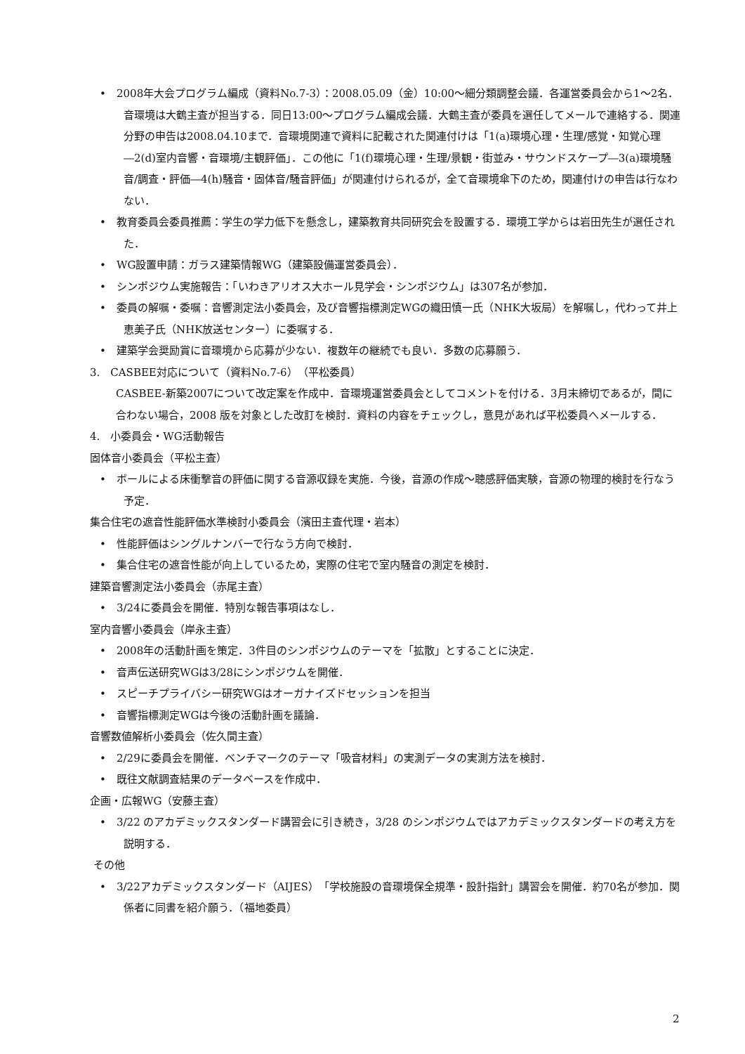•
2008年大会プログラム編成（資料No.7-3）：2008.05.09（金）10:00～細分類調整会議．各運営委員会から1～2名．音環境は大鶴主査が担当する．同日13:00～プログラム編成会議．大鶴主査が委員を選任してメールで連絡する．関連分野の申告は2008.04.10まで．音環境関連で資料に記載された関連付けは「1(a)環境心理・生理/感覚・知覚心理―2(d)室内音響・音環境/主観評価」．この他に「1(f)環境心理・生理/景観・街並み・サウンドスケープ―3(a)環境騒音/調査・評価―4(h)騒音・固体音/騒音評価」が関連付けられるが，全て音環境傘下のため，関連付けの申告は行なわない．
•
教育委員会委員推薦：学生の学力低下を懸念し，建築教育共同研究会を設置する．環境工学からは岩田先生が選任された．
•
WG設置申請：ガラス建築情報WG（建築設備運営委員会）．
•
シンポジウム実施報告：「いわきアリオス大ホール見学会・シンポジウム」は307名が参加．
•
委員の解嘱・委嘱：音響測定法小委員会，及び音響指標測定WGの織田慎一氏（NHK大坂局）を解嘱し，代わって井上恵美子氏（NHK放送センター）に委嘱する．
•
建築学会奨励賞に音環境から応募が少ない．複数年の継続でも良い．多数の応募願う．
3.　CASBEE対応について（資料No.7-6）（平松委員）
CASBEE-新築2007について改定案を作成中．音環境運営委員会としてコメントを付ける．3月末締切であるが，間に合わない場合，2008 版を対象とした改訂を検討．資料の内容をチェックし，意見があれば平松委員へメールする．
4.　小委員会・WG活動報告
固体音小委員会（平松主査）
•
ボールによる床衝撃音の評価に関する音源収録を実施．今後，音源の作成～聴感評価実験，音源の物理的検討を行なう予定．
集合住宅の遮音性能評価水準検討小委員会（濱田主査代理・岩本）
•
性能評価はシングルナンバーで行なう方向で検討．
•
集合住宅の遮音性能が向上しているため，実際の住宅で室内騒音の測定を検討．
建築音響測定法小委員会（赤尾主査）
•
3/24に委員会を開催．特別な報告事項はなし．
室内音響小委員会（岸永主査）
•
2008年の活動計画を策定．3件目のシンポジウムのテーマを「拡散」とすることに決定．
•
音声伝送研究WGは3/28にシンポジウムを開催．
•
スピーチプライバシー研究WGはオーガナイズドセッションを担当
•
音響指標測定WGは今後の活動計画を議論．
音響数値解析小委員会（佐久間主査）
•
2/29に委員会を開催．ベンチマークのテーマ「吸音材料」の実測データの実測方法を検討．
•
既往文献調査結果のデータベースを作成中．
企画・広報WG（安藤主査）
•
3/22 のアカデミックスタンダード講習会に引き続き，3/28 のシンポジウムではアカデミックスタンダードの考え方を説明する．
その他
•
3/22アカデミックスタンダード（AIJES）「学校施設の音環境保全規準・設計指針」講習会を開催．約70名が参加．関係者に同書を紹介願う．（福地委員）
2